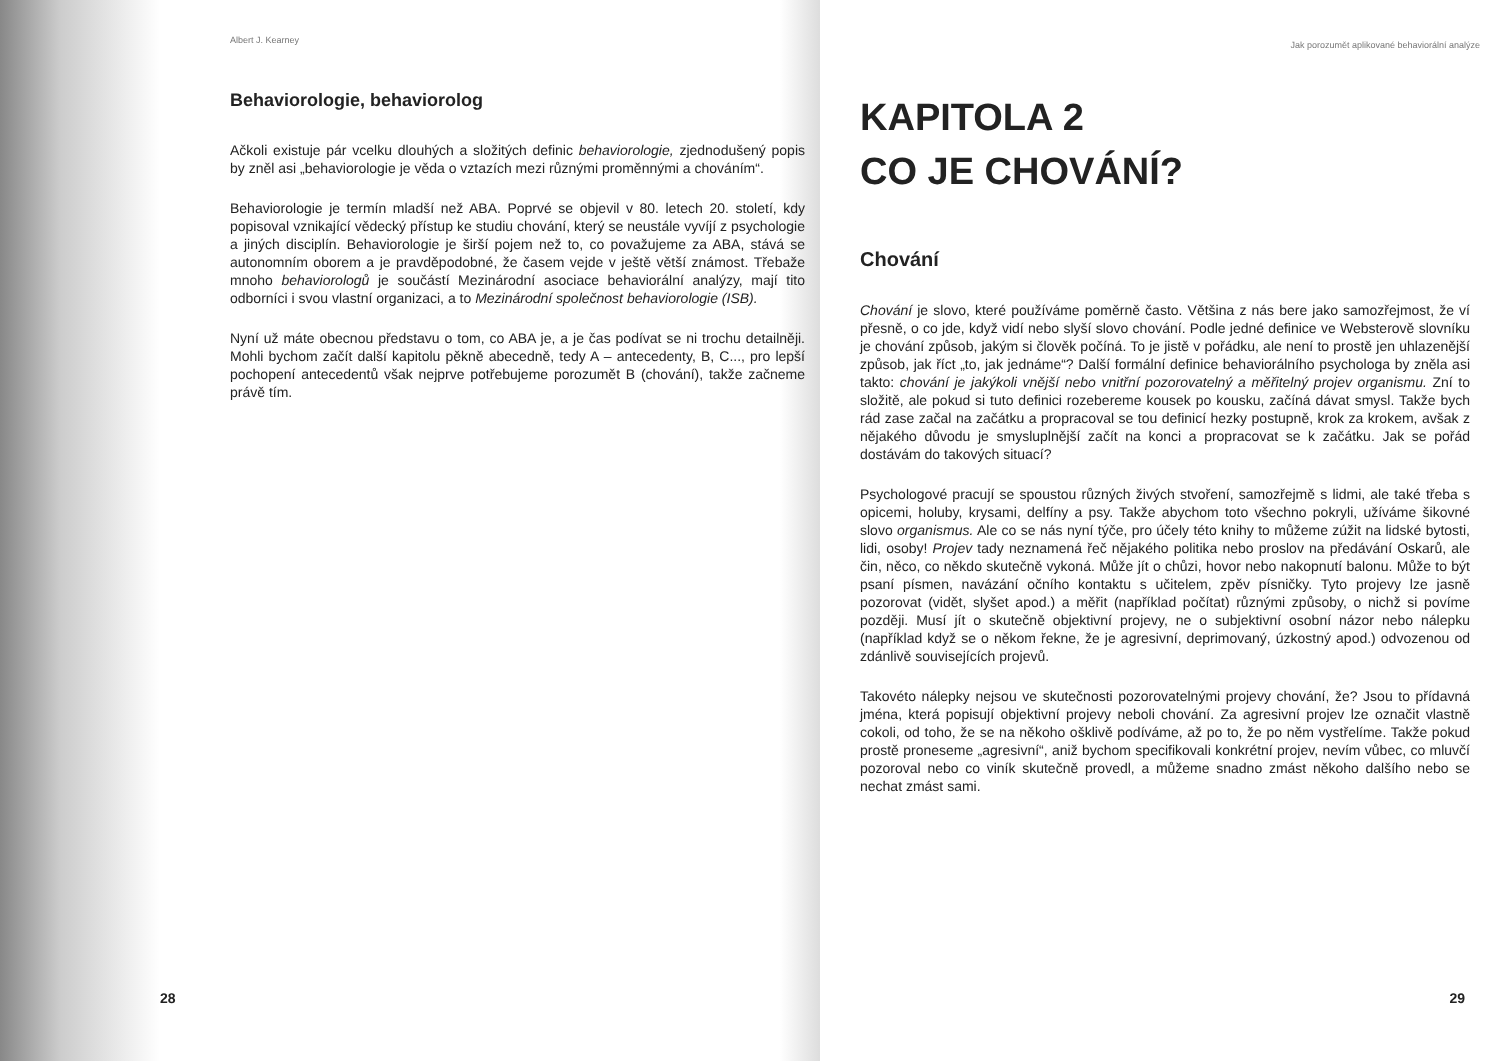Albert J. Kearney
Behaviorologie, behaviorolog
Ačkoli existuje pár vcelku dlouhých a složitých definic behaviorologie, zjednodušený popis by zněl asi „behaviorologie je věda o vztazích mezi různými proměnnými a chováním“.
Behaviorologie je termín mladší než ABA. Poprvé se objevil v 80. letech 20. století, kdy popisoval vznikající vědecký přístup ke studiu chování, který se neustále vyvíjí z psychologie a jiných disciplín. Behaviorologie je širší pojem než to, co považujeme za ABA, stává se autonomním oborem a je pravděpodobné, že časem vejde v ještě větší známost. Třebaže mnoho behaviorologů je součástí Mezinárodní asociace behaviorální analýzy, mají tito odborníci i svou vlastní organizaci, a to Mezinárodní společnost behaviorologie (ISB).
Nyní už máte obecnou představu o tom, co ABA je, a je čas podívat se ni trochu detailněji. Mohli bychom začít další kapitolu pěkně abecedně, tedy A – antecedenty, B, C..., pro lepší pochopení antecedentů však nejprve potřebujeme porozumět B (chování), takže začneme právě tím.
28
Jak porozumět aplikované behaviorální analýze
KAPITOLA 2
CO JE CHOVÁNÍ?
Chování
Chování je slovo, které používáme poměrně často. Většina z nás bere jako samozřejmost, že ví přesně, o co jde, když vidí nebo slyší slovo chování. Podle jedné definice ve Websterově slovníku je chování způsob, jakým si člověk počíná. To je jistě v pořádku, ale není to prostě jen uhlazenější způsob, jak říct „to, jak jednáme“? Další formální definice behaviorálního psychologa by zněla asi takto: chování je jakýkoli vnější nebo vnitřní pozorovatelný a měřitelný projev organismu. Zní to složitě, ale pokud si tuto definici rozebereme kousek po kousku, začíná dávat smysl. Takže bych rád zase začal na začátku a propracoval se tou definicí hezky postupně, krok za krokem, avšak z nějakého důvodu je smysluplnější začít na konci a propracovat se k začátku. Jak se pořád dostávám do takových situací?
Psychologové pracují se spoustou různých živých stvoření, samozřejmě s lidmi, ale také třeba s opicemi, holuby, krysami, delfíny a psy. Takže abychom toto všechno pokryli, užíváme šikovné slovo organismus. Ale co se nás nyní týče, pro účely této knihy to můžeme zúžit na lidské bytosti, lidi, osoby! Projev tady neznamená řeč nějakého politika nebo proslov na předávání Oskarů, ale čin, něco, co někdo skutečně vykoná. Může jít o chůzi, hovor nebo nakopnutí balonu. Může to být psaní písmen, navázání očního kontaktu s učitelem, zpěv písničky. Tyto projevy lze jasně pozorovat (vidět, slyšet apod.) a měřit (například počítat) různými způsoby, o nichž si povíme později. Musí jít o skutečně objektivní projevy, ne o subjektivní osobní názor nebo nálepku (například když se o někom řekne, že je agresivní, deprimovaný, úzkostný apod.) odvozenou od zdánlivě souvisejících projevů.
Takovéto nálepky nejsou ve skutečnosti pozorovatelnými projevy chování, že? Jsou to přídavná jména, která popisují objektivní projevy neboli chování. Za agresivní projev lze označit vlastně cokoli, od toho, že se na někoho ošklivě podíváme, až po to, že po něm vystřelíme. Takže pokud prostě proneseme „agresivní“, aniž bychom specifikovali konkrétní projev, nevím vůbec, co mluvčí pozoroval nebo co viník skutečně provedl, a můžeme snadno zmást někoho dalšího nebo se nechat zmást sami.
29